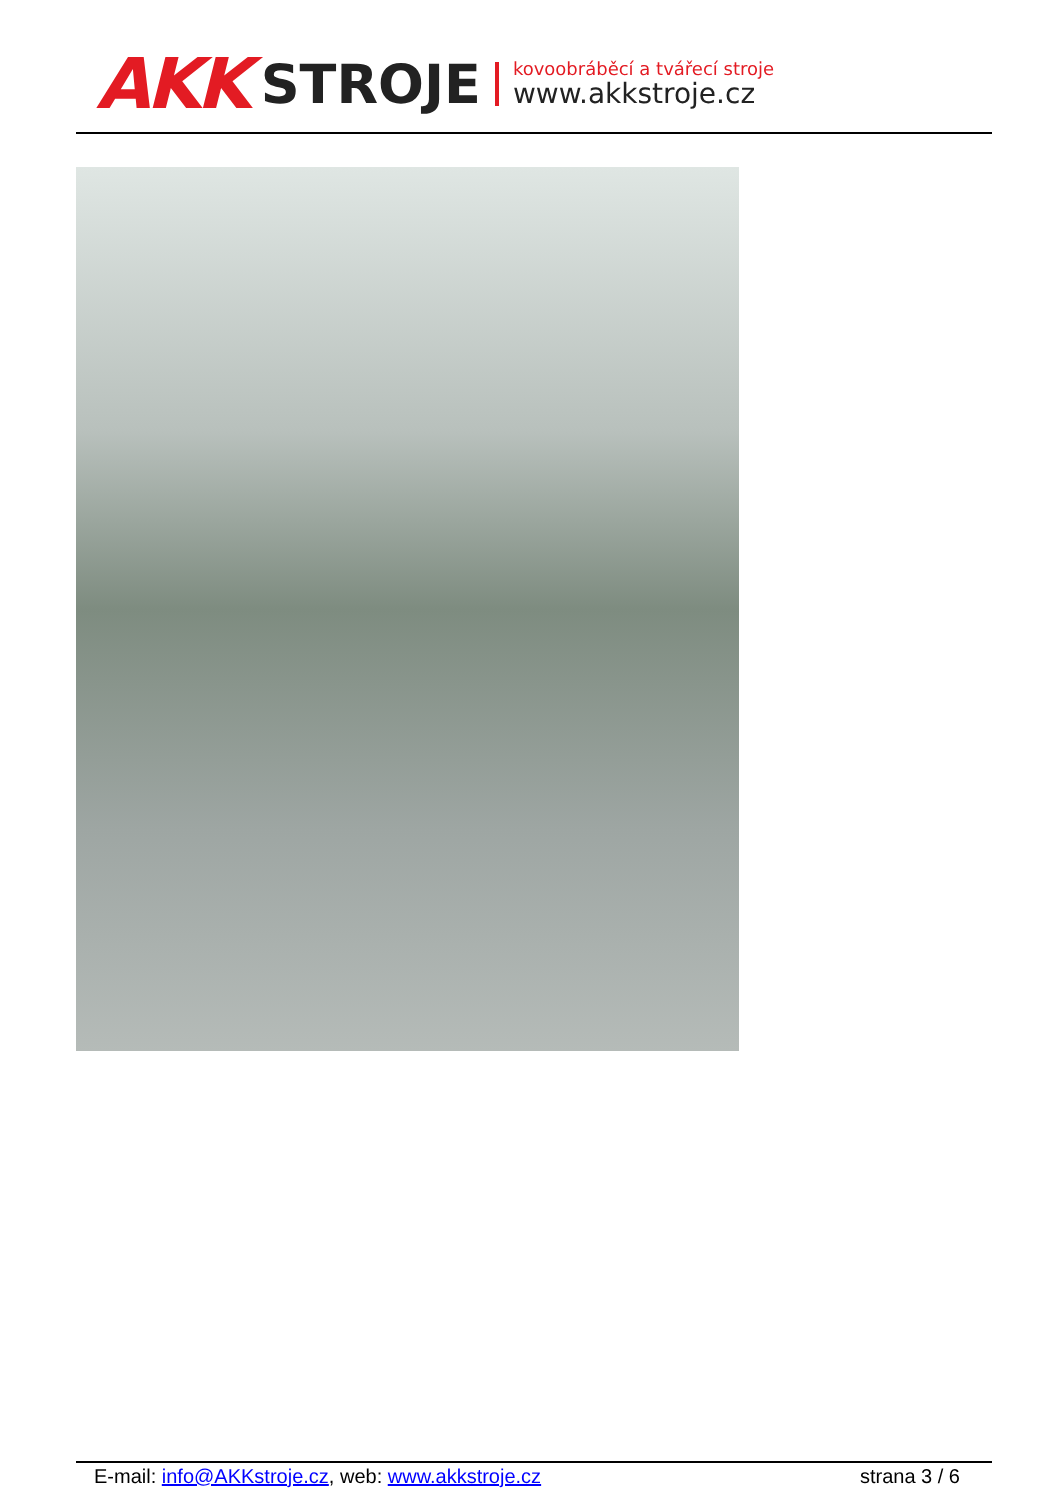AKK STROJE
kovoobráběcí a tvářecí stroje
www.akkstroje.cz
E-mail: info@AKKstroje.cz, web: www.akkstroje.cz strana 3 / 6